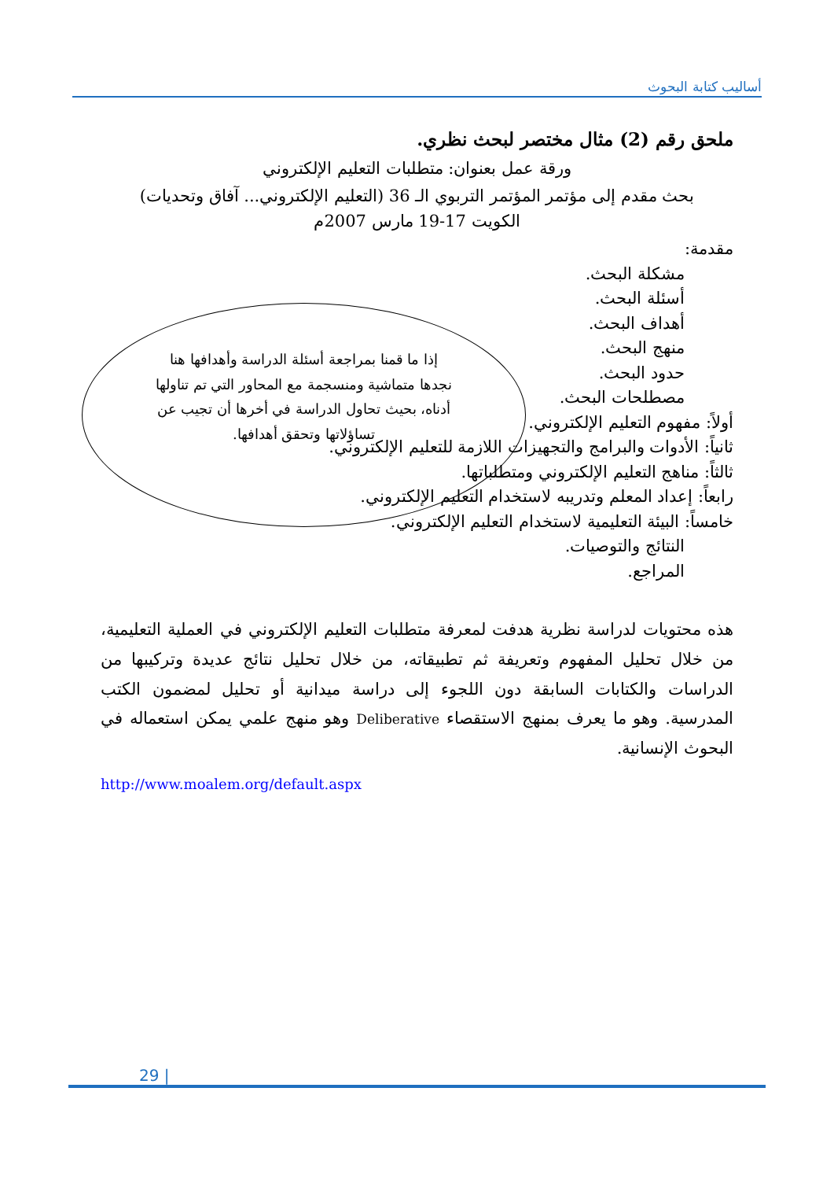أساليب كتابة البحوث
ملحق رقم (2) مثال مختصر لبحث نظري.
ورقة عمل بعنوان: متطلبات التعليم الإلكتروني
بحث مقدم إلى مؤتمر المؤتمر التربوي الـ 36 (التعليم الإلكتروني... آفاق وتحديات)
الكويت 17-19 مارس 2007م
مقدمة:
مشكلة البحث.
أسئلة البحث.
أهداف البحث.
منهج البحث.
حدود البحث.
مصطلحات البحث.
إذا ما قمنا بمراجعة أسئلة الدراسة وأهدافها هنا نجدها متماشية ومنسجمة مع المحاور التي تم تناولها أدناه، بحيث تحاول الدراسة في أخرها أن تجيب عن تساؤلاتها وتحقق أهدافها.
أولاً: مفهوم التعليم الإلكتروني.
ثانياً: الأدوات والبرامج والتجهيزات اللازمة للتعليم الإلكتروني.
ثالثاً: مناهج التعليم الإلكتروني ومتطلباتها.
رابعاً: إعداد المعلم وتدريبه لاستخدام التعليم الإلكتروني.
خامساً: البيئة التعليمية لاستخدام التعليم الإلكتروني.
النتائج والتوصيات.
المراجع.
هذه محتويات لدراسة نظرية هدفت لمعرفة متطلبات التعليم الإلكتروني في العملية التعليمية، من خلال تحليل المفهوم وتعريفة ثم تطبيقاته، من خلال تحليل نتائج عديدة وتركيبها من الدراسات والكتابات السابقة دون اللجوء إلى دراسة ميدانية أو تحليل لمضمون الكتب المدرسية. وهو ما يعرف بمنهج الاستقصاء Deliberative وهو منهج علمي يمكن استعماله في البحوث الإنسانية.
http://www.moalem.org/default.aspx
29 |